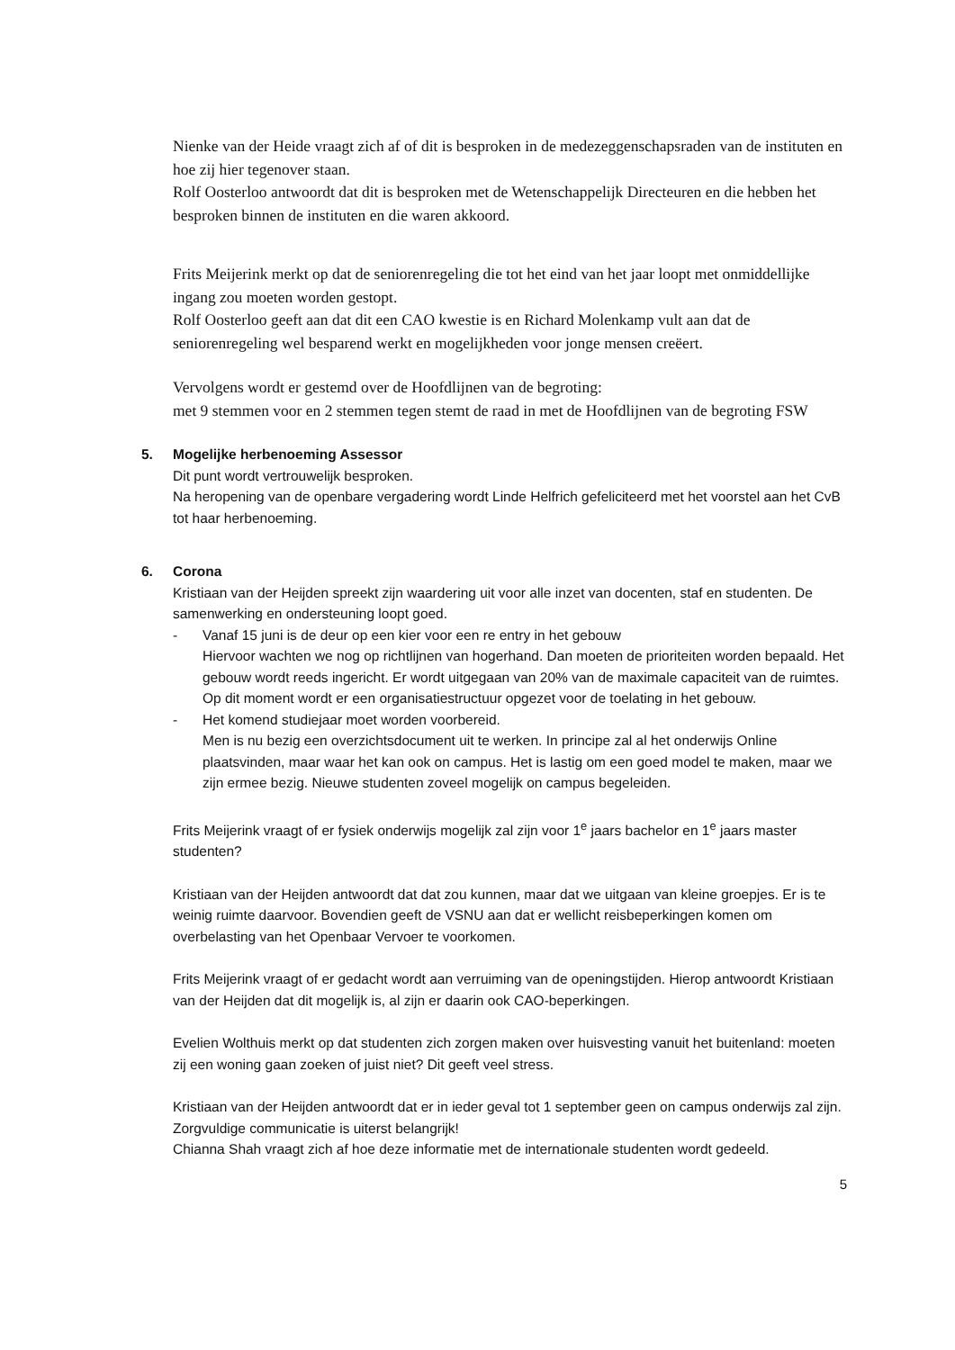Nienke van der Heide vraagt zich af of dit is besproken in de medezeggenschapsraden van de instituten en hoe zij hier tegenover staan.
Rolf Oosterloo antwoordt dat dit is besproken met de Wetenschappelijk Directeuren en die hebben het besproken binnen de instituten en die waren akkoord.
Frits Meijerink merkt op dat de seniorenregeling die tot het eind van het jaar loopt met onmiddellijke ingang zou moeten worden gestopt.
Rolf Oosterloo geeft aan dat dit een CAO kwestie is en Richard Molenkamp vult aan dat de seniorenregeling wel besparend werkt en mogelijkheden voor jonge mensen creëert.
Vervolgens wordt er gestemd over de Hoofdlijnen van de begroting:
met 9 stemmen voor en 2 stemmen tegen stemt de raad in met de Hoofdlijnen van de begroting FSW
5. Mogelijke herbenoeming Assessor
Dit punt wordt vertrouwelijk besproken.
Na heropening van de openbare vergadering wordt Linde Helfrich gefeliciteerd met het voorstel aan het CvB tot haar herbenoeming.
6. Corona
Kristiaan van der Heijden spreekt zijn waardering uit voor alle inzet van docenten, staf en studenten. De samenwerking en ondersteuning loopt goed.
- Vanaf 15 juni is de deur op een kier voor een re entry in het gebouw
Hiervoor wachten we nog op richtlijnen van hogerhand. Dan moeten de prioriteiten worden bepaald. Het gebouw wordt reeds ingericht. Er wordt uitgegaan van 20% van de maximale capaciteit van de ruimtes. Op dit moment wordt er een organisatiestructuur opgezet voor de toelating in het gebouw.
- Het komend studiejaar moet worden voorbereid.
Men is nu bezig een overzichtsdocument uit te werken. In principe zal al het onderwijs Online plaatsvinden, maar waar het kan ook on campus. Het is lastig om een goed model te maken, maar we zijn ermee bezig. Nieuwe studenten zoveel mogelijk on campus begeleiden.
Frits Meijerink vraagt of er fysiek onderwijs mogelijk zal zijn voor 1<sup>e</sup> jaars bachelor en 1<sup>e</sup> jaars master studenten?
Kristiaan van der Heijden antwoordt dat dat zou kunnen, maar dat we uitgaan van kleine groepjes. Er is te weinig ruimte daarvoor. Bovendien geeft de VSNU aan dat er wellicht reisbeperkingen komen om overbelasting van het Openbaar Vervoer te voorkomen.
Frits Meijerink vraagt of er gedacht wordt aan verruiming van de openingstijden. Hierop antwoordt Kristiaan van der Heijden dat dit mogelijk is, al zijn er daarin ook CAO-beperkingen.
Evelien Wolthuis merkt op dat studenten zich zorgen maken over huisvesting vanuit het buitenland: moeten zij een woning gaan zoeken of juist niet? Dit geeft veel stress.
Kristiaan van der Heijden antwoordt dat er in ieder geval tot 1 september geen on campus onderwijs zal zijn. Zorgvuldige communicatie is uiterst belangrijk!
Chianna Shah vraagt zich af hoe deze informatie met de internationale studenten wordt gedeeld.
5